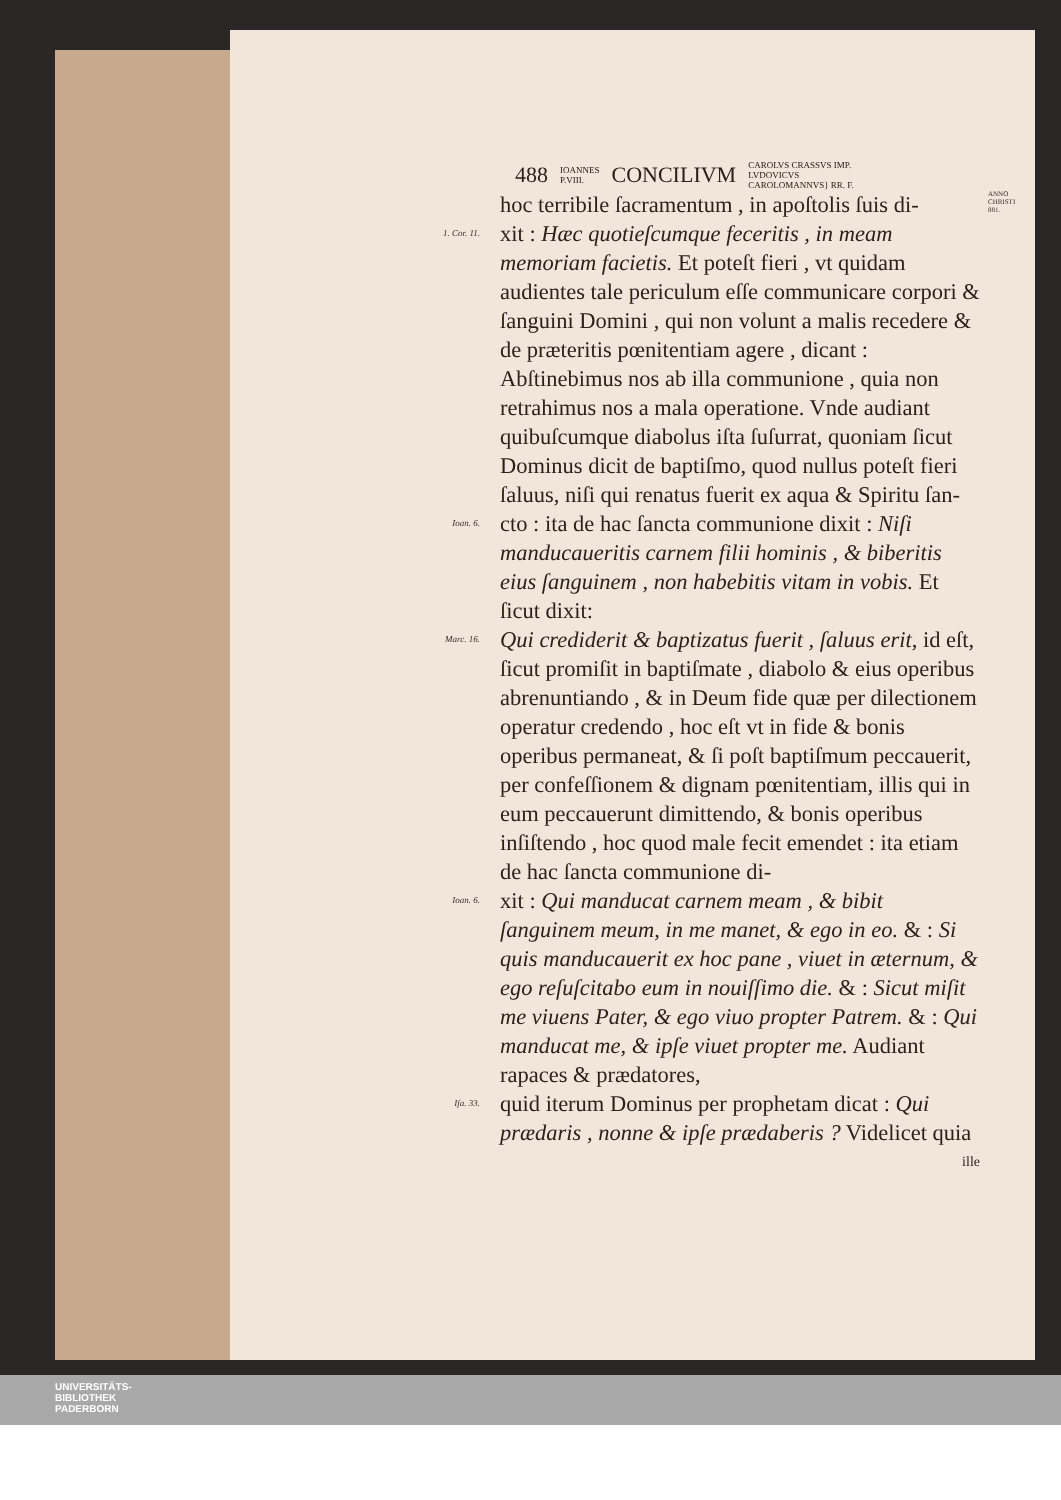488 IOANNES
P.VIII. CONCILIVM CAROLVS CRASSVS IMP.
LVDOVICVS
CAROLOMANNVS} RR. F.
hoc terribile ſacramentum , in apoſtolis ſuis di-
ANNO CHRISTI 881.
1. Cor. 11.
xit : Hæc quotieſcumque feceritis , in meam memoriam facietis. Et poteſt fieri , vt quidam audientes tale periculum eſſe communicare corpori & ſanguini Domini , qui non volunt a malis recedere & de præteritis pœnitentiam agere , dicant : Abſtinebimus nos ab illa communione , quia non retrahimus nos a mala operatione. Vnde audiant quibuſcumque diabolus iſta ſuſurrat, quoniam ſicut Dominus dicit de baptiſmo, quod nullus poteſt fieri ſaluus, niſi qui renatus fuerit ex aqua & Spiritu ſan-
Ioan. 6.
cto : ita de hac ſancta communione dixit : Niſi manducaueritis carnem filii hominis , & biberitis eius ſanguinem , non habebitis vitam in vobis. Et ſicut dixit:
Marc. 16.
Qui crediderit & baptizatus fuerit , ſaluus erit, id eſt, ſicut promiſit in baptiſmate , diabolo & eius operibus abrenuntiando , & in Deum fide quæ per dilectionem operatur credendo , hoc eſt vt in fide & bonis operibus permaneat, & ſi poſt baptiſmum peccauerit, per confeſſionem & dignam pœnitentiam, illis qui in eum peccauerunt dimittendo, & bonis operibus inſiſtendo , hoc quod male fecit emendet : ita etiam de hac ſancta communione di-
Ioan. 6.
xit : Qui manducat carnem meam , & bibit ſanguinem meum, in me manet, & ego in eo. & : Si quis manducauerit ex hoc pane , viuet in æternum, & ego reſuſcitabo eum in nouiſſimo die. & : Sicut miſit me viuens Pater, & ego viuo propter Patrem. & : Qui manducat me, & ipſe viuet propter me. Audiant rapaces & prædatores,
Iſa. 33.
quid iterum Dominus per prophetam dicat : Qui prædaris , nonne & ipſe prædaberis ? Videlicet quia
ille
UNIVERSITÄTS-
BIBLIOTHEK
PADERBORN